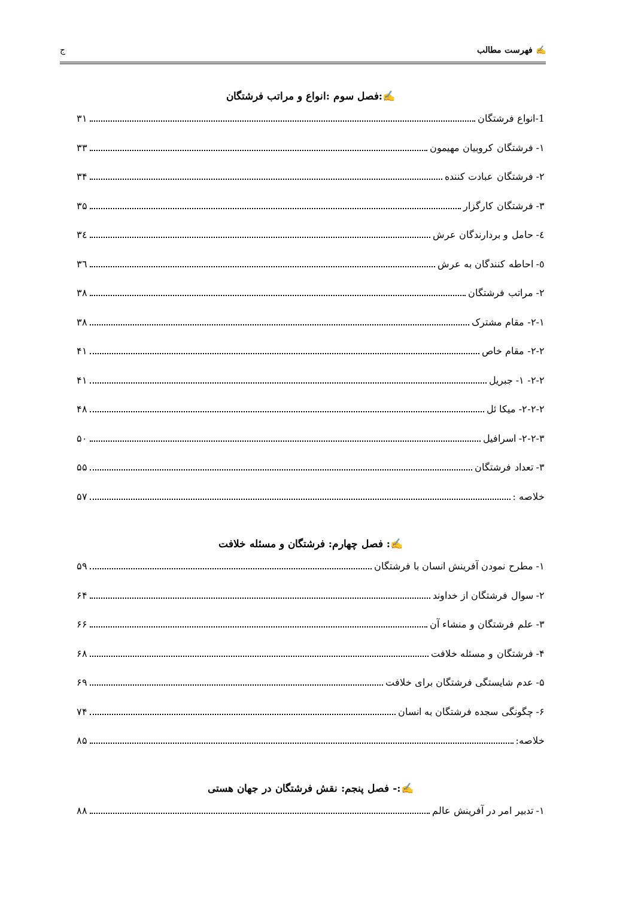✍ فهرست مطالب ج
✍:فصل سوم :انواع و مراتب فرشتگان
1-انواع فرشتگان ۳۱
۱- فرشتگان کروبیان مهیمون ۳۳
۲- فرشتگان عبادت کننده ۳۴
۳- فرشتگان کارگزار ۳۵
٤- حامل و بردارندگان عرش ۳٤
٥- احاطه کنندگان به عرش ۳٦
۲- مراتب فرشتگان ۳۸
۲-۱- مقام مشترک ۳۸
۲-۲- مقام خاص ۴۱
۲-۲- ۱- جبریل ۴۱
۲-۲-۲- میکا ئل ۴۸
۲-۲-۳- اسرافیل ۵۰
۳- تعداد فرشتگان ۵۵
خلاصه : ۵۷
✍: فصل چهارم: فرشتگان و مسئله خلافت
۱- مطرح نمودن آفرینش انسان با فرشتگان ۵۹
۲- سوال فرشتگان از خداوند ۶۴
۳- علم فرشتگان و منشاء آن ۶۶
۴- فرشتگان و مسئله خلافت ۶۸
۵- عدم شایستگی فرشتگان برای خلافت ۶۹
۶- چگونگی سجده فرشتگان به انسان ۷۴
خلاصه: ۸۵
✍:- فصل پنجم: نقش فرشتگان در جهان هستی
۱- تدبیر امر در آفرینش عالم ۸۸